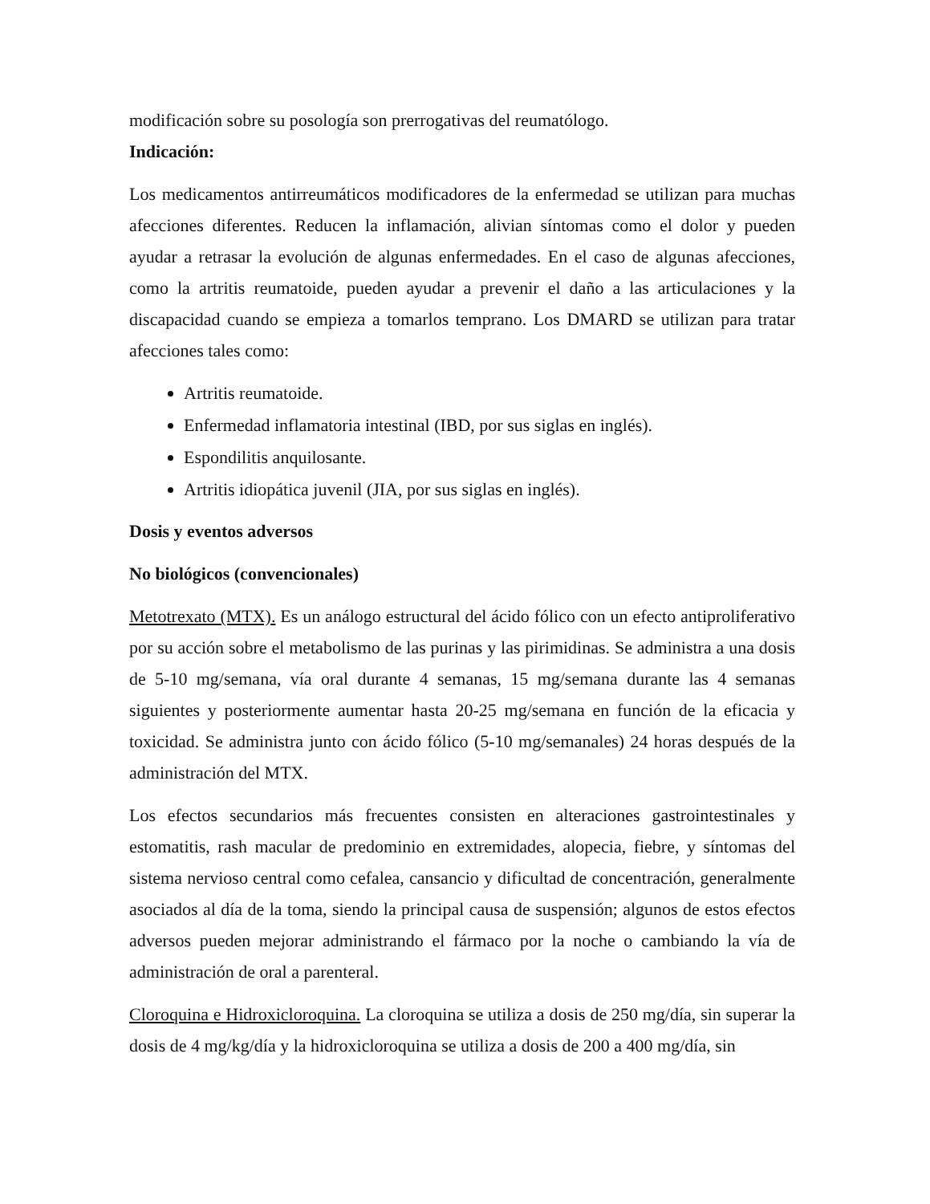modificación sobre su posología son prerrogativas del reumatólogo.
Indicación:
Los medicamentos antirreumáticos modificadores de la enfermedad se utilizan para muchas afecciones diferentes. Reducen la inflamación, alivian síntomas como el dolor y pueden ayudar a retrasar la evolución de algunas enfermedades. En el caso de algunas afecciones, como la artritis reumatoide, pueden ayudar a prevenir el daño a las articulaciones y la discapacidad cuando se empieza a tomarlos temprano. Los DMARD se utilizan para tratar afecciones tales como:
Artritis reumatoide.
Enfermedad inflamatoria intestinal (IBD, por sus siglas en inglés).
Espondilitis anquilosante.
Artritis idiopática juvenil (JIA, por sus siglas en inglés).
Dosis y eventos adversos
No biológicos (convencionales)
Metotrexato (MTX). Es un análogo estructural del ácido fólico con un efecto antiproliferativo por su acción sobre el metabolismo de las purinas y las pirimidinas. Se administra a una dosis de 5-10 mg/semana, vía oral durante 4 semanas, 15 mg/semana durante las 4 semanas siguientes y posteriormente aumentar hasta 20-25 mg/semana en función de la eficacia y toxicidad. Se administra junto con ácido fólico (5-10 mg/semanales) 24 horas después de la administración del MTX.
Los efectos secundarios más frecuentes consisten en alteraciones gastrointestinales y estomatitis, rash macular de predominio en extremidades, alopecia, fiebre, y síntomas del sistema nervioso central como cefalea, cansancio y dificultad de concentración, generalmente asociados al día de la toma, siendo la principal causa de suspensión; algunos de estos efectos adversos pueden mejorar administrando el fármaco por la noche o cambiando la vía de administración de oral a parenteral.
Cloroquina e Hidroxicloroquina. La cloroquina se utiliza a dosis de 250 mg/día, sin superar la dosis de 4 mg/kg/día y la hidroxicloroquina se utiliza a dosis de 200 a 400 mg/día, sin